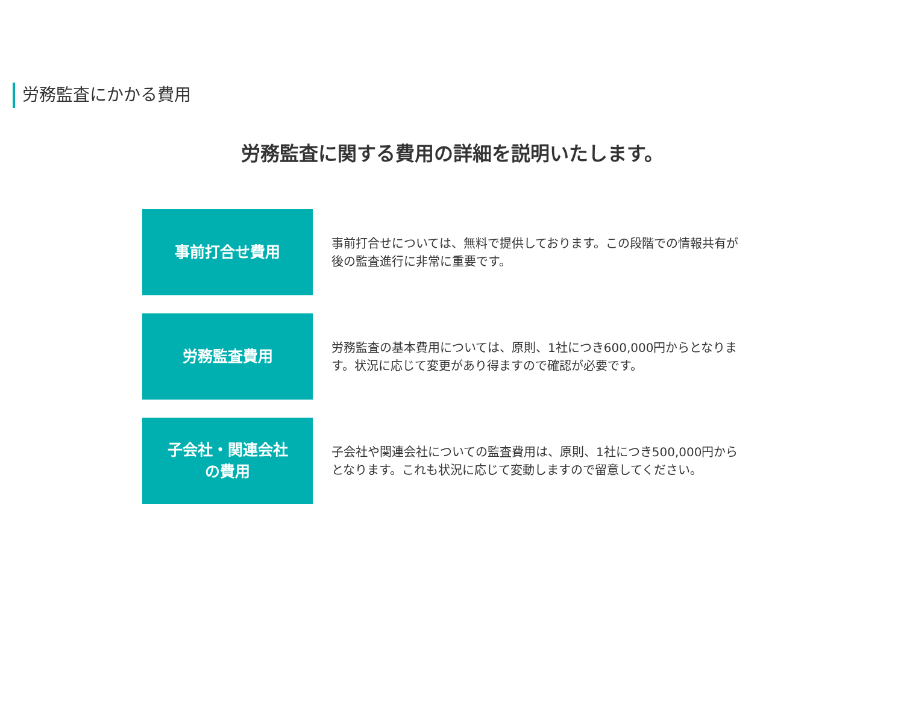労務監査にかかる費用
労務監査に関する費用の詳細を説明いたします。
事前打合せ費用
事前打合せについては、無料で提供しております。この段階での情報共有が後の監査進行に非常に重要です。
労務監査費用
労務監査の基本費用については、原則、1社につき600,000円からとなります。状況に応じて変更があり得ますので確認が必要です。
子会社・関連会社
の費用
子会社や関連会社についての監査費用は、原則、1社につき500,000円からとなります。これも状況に応じて変動しますので留意してください。